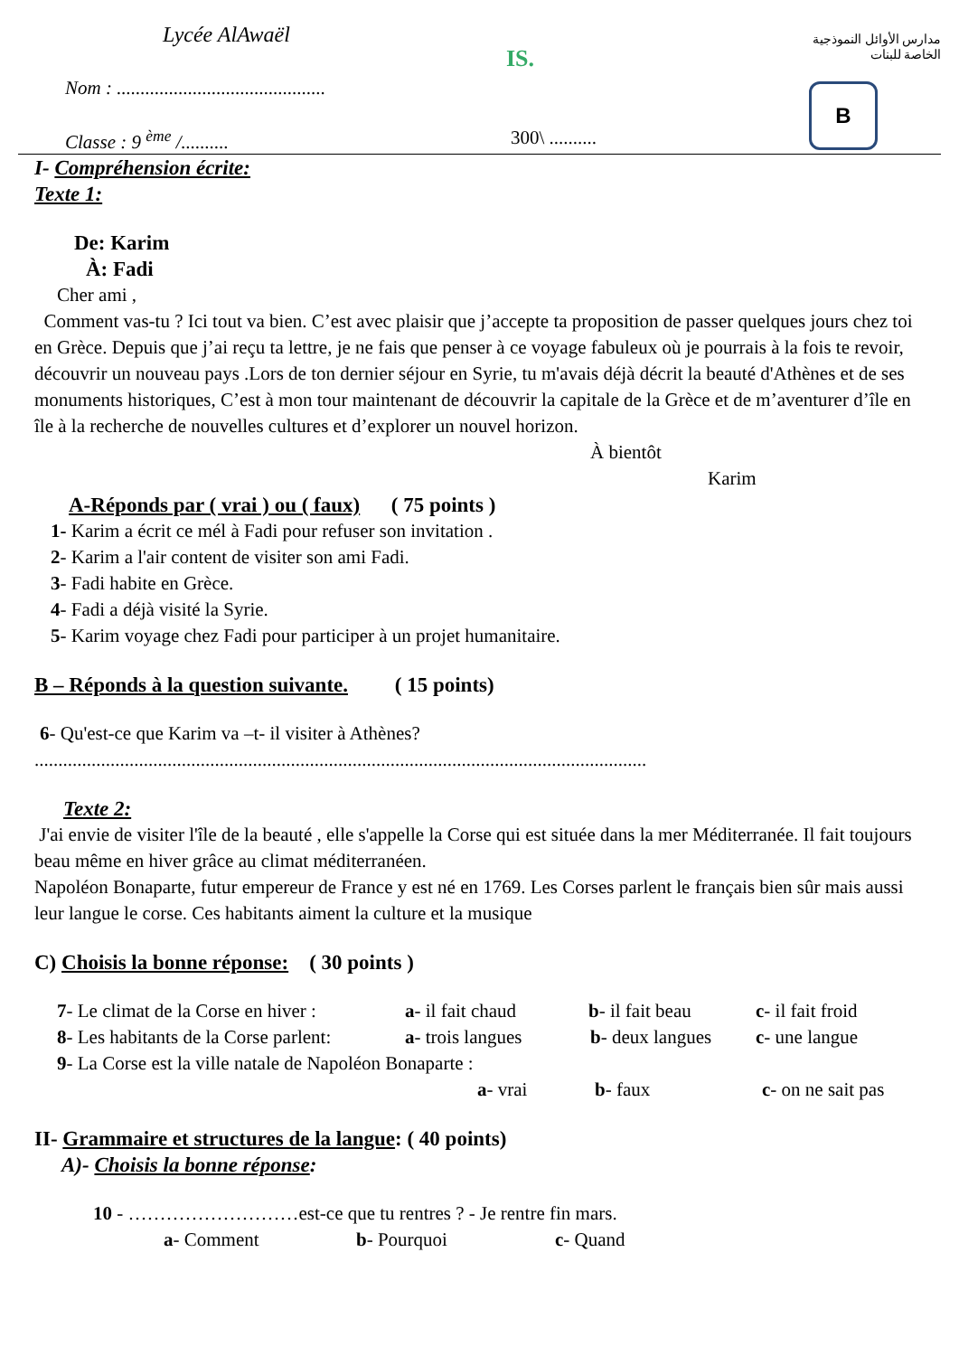Lycée AlAwaël
Nom : ............................................
Classe : 9 <sup>ème</sup> /.......... 300\ ..........
IS.
مدارس الأوائل النموذجية الخاصة للبنات
B
I- Compréhension écrite:
Texte 1:
De: Karim
À: Fadi
Cher ami ,
Comment vas-tu ? Ici tout va bien. C’est avec plaisir que j’accepte ta proposition de passer quelques jours chez toi en Grèce. Depuis que j’ai reçu ta lettre, je ne fais que penser à ce voyage fabuleux où je pourrais à la fois te revoir, découvrir un nouveau pays .Lors de ton dernier séjour en Syrie, tu m'avais déjà décrit la beauté d'Athènes et de ses monuments historiques, C’est à mon tour maintenant de découvrir la capitale de la Grèce et de m’aventurer d’île en île à la recherche de nouvelles cultures et d’explorer un nouvel horizon.
À bientôt
Karim
A-Réponds par ( vrai ) ou ( faux) ( 75 points )
1- Karim a écrit ce mél à Fadi pour refuser son invitation .
2- Karim a l'air content de visiter son ami Fadi.
3- Fadi habite en Grèce.
4- Fadi a déjà visité la Syrie.
5- Karim voyage chez Fadi pour participer à un projet humanitaire.
B – Réponds à la question suivante. ( 15 points)
6- Qu'est-ce que Karim va –t- il visiter à Athènes?
.................................................................................................................................
Texte 2:
J'ai envie de visiter l'île de la beauté , elle s'appelle la Corse qui est située dans la mer Méditerranée. Il fait toujours beau même en hiver grâce au climat méditerranéen.
Napoléon Bonaparte, futur empereur de France y est né en 1769. Les Corses parlent le français bien sûr mais aussi leur langue le corse. Ces habitants aiment la culture et la musique
C) Choisis la bonne réponse: ( 30 points )
7- Le climat de la Corse en hiver : a- il fait chaud b- il fait beau c- il fait froid
8- Les habitants de la Corse parlent: a- trois langues b- deux langues c- une langue
9- La Corse est la ville natale de Napoléon Bonaparte :
a- vrai b- faux c- on ne sait pas
II- Grammaire et structures de la langue: ( 40 points)
A)- Choisis la bonne réponse:
10 - ………………………est-ce que tu rentres ? - Je rentre fin mars.
a- Comment b- Pourquoi c- Quand